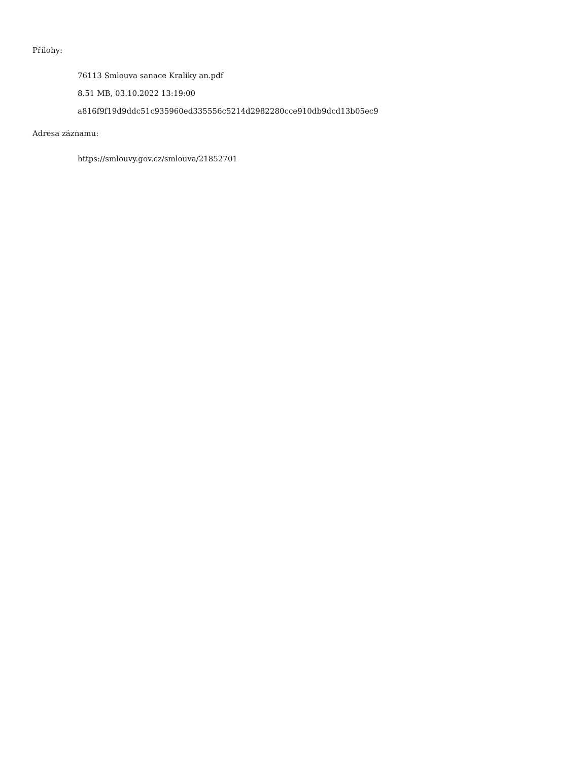Přílohy:
76113 Smlouva sanace Kraliky an.pdf
8.51 MB, 03.10.2022 13:19:00
a816f9f19d9ddc51c935960ed335556c5214d2982280cce910db9dcd13b05ec9
Adresa záznamu:
https://smlouvy.gov.cz/smlouva/21852701